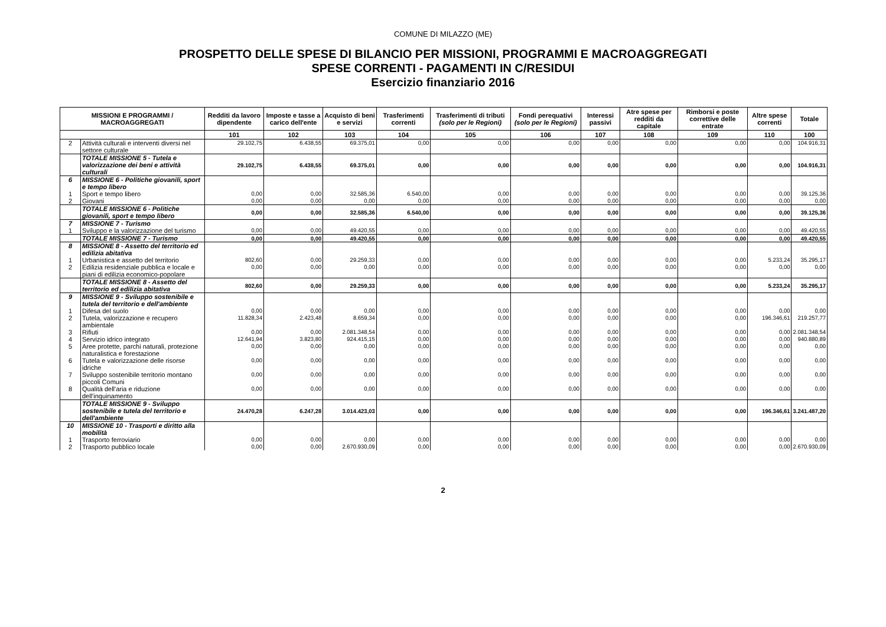COMUNE DI MILAZZO (ME)
PROSPETTO DELLE SPESE DI BILANCIO PER MISSIONI, PROGRAMMI E MACROAGGREGATI
SPESE CORRENTI - PAGAMENTI IN C/RESIDUI
Esercizio finanziario 2016
| MISSIONI E PROGRAMMI / MACROAGGREGATI | | Redditi da lavoro dipendente | Imposte e tasse a carico dell'ente | Acquisto di beni e servizi | Trasferimenti correnti | Trasferimenti di tributi (solo per le Regioni) | Fondi perequativi (solo per le Regioni) | Interessi passivi | Atre spese per redditi da capitale | Rimborsi e poste correttive delle entrate | Altre spese correnti | Totale |
| --- | --- | --- | --- | --- | --- | --- | --- | --- | --- | --- | --- | --- |
| | | 101 | 102 | 103 | 104 | 105 | 106 | 107 | 108 | 109 | 110 | 100 |
| 2 | Attività culturali e interventi diversi nel settore culturale | 29.102,75 | 6.438,55 | 69.375,01 | 0,00 | 0,00 | 0,00 | 0,00 | 0,00 | 0,00 | 0,00 | 104.916,31 |
| | TOTALE MISSIONE 5 - Tutela e valorizzazione dei beni e attività culturali | 29.102,75 | 6.438,55 | 69.375,01 | 0,00 | 0,00 | 0,00 | 0,00 | 0,00 | 0,00 | 0,00 | 104.916,31 |
| 6 | MISSIONE 6 - Politiche giovanili, sport e tempo libero | | | | | | | | | | | |
| 1 | Sport e tempo libero | 0,00 | 0,00 | 32.585,36 | 6.540,00 | 0,00 | 0,00 | 0,00 | 0,00 | 0,00 | 0,00 | 39.125,36 |
| 2 | Giovani | 0,00 | 0,00 | 0,00 | 0,00 | 0,00 | 0,00 | 0,00 | 0,00 | 0,00 | 0,00 | 0,00 |
| | TOTALE MISSIONE 6 - Politiche giovanili, sport e tempo libero | 0,00 | 0,00 | 32.585,36 | 6.540,00 | 0,00 | 0,00 | 0,00 | 0,00 | 0,00 | 0,00 | 39.125,36 |
| 7 | MISSIONE 7 - Turismo | | | | | | | | | | | |
| 1 | Sviluppo e la valorizzazione del turismo | 0,00 | 0,00 | 49.420,55 | 0,00 | 0,00 | 0,00 | 0,00 | 0,00 | 0,00 | 0,00 | 49.420,55 |
| | TOTALE MISSIONE 7 - Turismo | 0,00 | 0,00 | 49.420,55 | 0,00 | 0,00 | 0,00 | 0,00 | 0,00 | 0,00 | 0,00 | 49.420,55 |
| 8 | MISSIONE 8 - Assetto del territorio ed edilizia abitativa | | | | | | | | | | | |
| 1 | Urbanistica e assetto del territorio | 802,60 | 0,00 | 29.259,33 | 0,00 | 0,00 | 0,00 | 0,00 | 0,00 | 0,00 | 5.233,24 | 35.295,17 |
| 2 | Edilizia residenziale pubblica e locale e piani di edilizia economico-popolare | 0,00 | 0,00 | 0,00 | 0,00 | 0,00 | 0,00 | 0,00 | 0,00 | 0,00 | 0,00 | 0,00 |
| | TOTALE MISSIONE 8 - Assetto del territorio ed edilizia abitativa | 802,60 | 0,00 | 29.259,33 | 0,00 | 0,00 | 0,00 | 0,00 | 0,00 | 0,00 | 5.233,24 | 35.295,17 |
| 9 | MISSIONE 9 - Sviluppo sostenibile e tutela del territorio e dell'ambiente | | | | | | | | | | | |
| 1 | Difesa del suolo | 0,00 | 0,00 | 0,00 | 0,00 | 0,00 | 0,00 | 0,00 | 0,00 | 0,00 | 0,00 | 0,00 |
| 2 | Tutela, valorizzazione e recupero ambientale | 11.828,34 | 2.423,48 | 8.659,34 | 0,00 | 0,00 | 0,00 | 0,00 | 0,00 | 0,00 | 196.346,61 | 219.257,77 |
| 3 | Rifiuti | 0,00 | 0,00 | 2.081.348,54 | 0,00 | 0,00 | 0,00 | 0,00 | 0,00 | 0,00 | 0,00 | 2.081.348,54 |
| 4 | Servizio idrico integrato | 12.641,94 | 3.823,80 | 924.415,15 | 0,00 | 0,00 | 0,00 | 0,00 | 0,00 | 0,00 | 0,00 | 940.880,89 |
| 5 | Aree protette, parchi naturali, protezione naturalistica e forestazione | 0,00 | 0,00 | 0,00 | 0,00 | 0,00 | 0,00 | 0,00 | 0,00 | 0,00 | 0,00 | 0,00 |
| 6 | Tutela e valorizzazione delle risorse idriche | 0,00 | 0,00 | 0,00 | 0,00 | 0,00 | 0,00 | 0,00 | 0,00 | 0,00 | 0,00 | 0,00 |
| 7 | Sviluppo sostenibile territorio montano piccoli Comuni | 0,00 | 0,00 | 0,00 | 0,00 | 0,00 | 0,00 | 0,00 | 0,00 | 0,00 | 0,00 | 0,00 |
| 8 | Qualità dell'aria e riduzione dell'inquinamento | 0,00 | 0,00 | 0,00 | 0,00 | 0,00 | 0,00 | 0,00 | 0,00 | 0,00 | 0,00 | 0,00 |
| | TOTALE MISSIONE 9 - Sviluppo sostenibile e tutela del territorio e dell'ambiente | 24.470,28 | 6.247,28 | 3.014.423,03 | 0,00 | 0,00 | 0,00 | 0,00 | 0,00 | 0,00 | 196.346,61 | 3.241.487,20 |
| 10 | MISSIONE 10 - Trasporti e diritto alla mobilità | | | | | | | | | | | |
| 1 | Trasporto ferroviario | 0,00 | 0,00 | 0,00 | 0,00 | 0,00 | 0,00 | 0,00 | 0,00 | 0,00 | 0,00 | 0,00 |
| 2 | Trasporto pubblico locale | 0,00 | 0,00 | 2.670.930,09 | 0,00 | 0,00 | 0,00 | 0,00 | 0,00 | 0,00 | 0,00 | 2.670.930,09 |
2